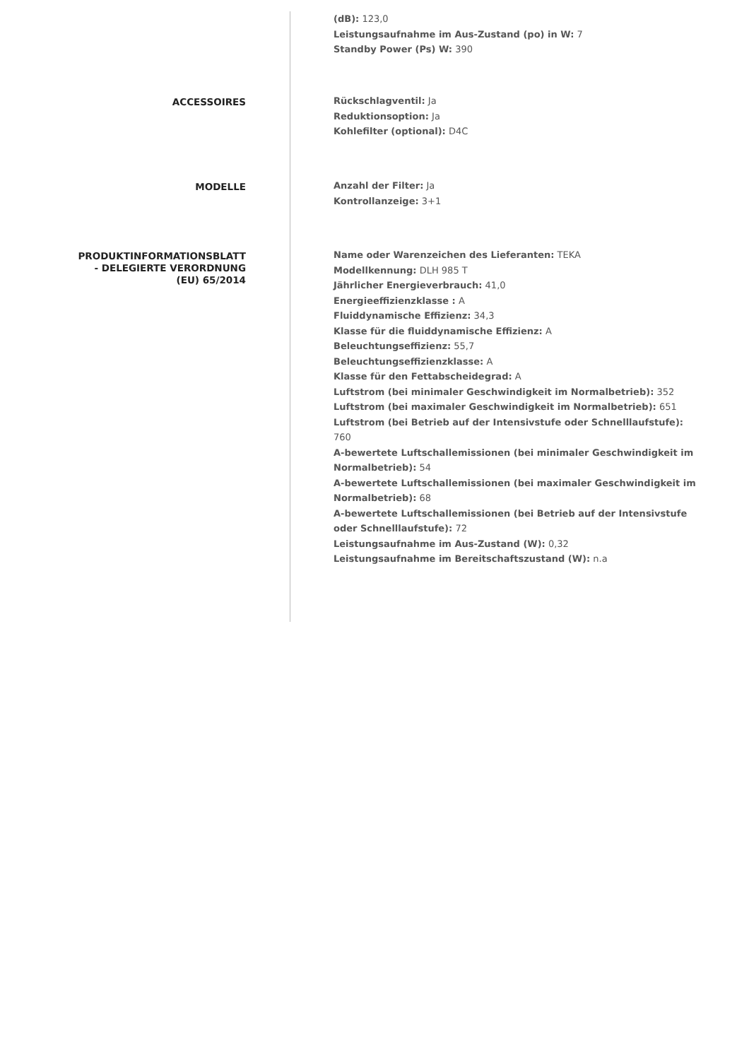(dB): 123,0
Leistungsaufnahme im Aus-Zustand (po) in W: 7
Standby Power (Ps) W: 390
ACCESSOIRES
Rückschlagventil: Ja
Reduktionsoption: Ja
Kohlefilter (optional): D4C
MODELLE
Anzahl der Filter: Ja
Kontrollanzeige: 3+1
PRODUKTINFORMATIONSBLATT
- DELEGIERTE VERORDNUNG
(EU) 65/2014
Name oder Warenzeichen des Lieferanten: TEKA
Modellkennung: DLH 985 T
Jährlicher Energieverbrauch: 41,0
Energieeffizienzklasse : A
Fluiddynamische Effizienz: 34,3
Klasse für die fluiddynamische Effizienz: A
Beleuchtungseffizienz: 55,7
Beleuchtungseffizienzklasse: A
Klasse für den Fettabscheidegrad: A
Luftstrom (bei minimaler Geschwindigkeit im Normalbetrieb): 352
Luftstrom (bei maximaler Geschwindigkeit im Normalbetrieb): 651
Luftstrom (bei Betrieb auf der Intensivstufe oder Schnelllaufstufe): 760
A-bewertete Luftschallemissionen (bei minimaler Geschwindigkeit im Normalbetrieb): 54
A-bewertete Luftschallemissionen (bei maximaler Geschwindigkeit im Normalbetrieb): 68
A-bewertete Luftschallemissionen (bei Betrieb auf der Intensivstufe oder Schnelllaufstufe): 72
Leistungsaufnahme im Aus-Zustand (W): 0,32
Leistungsaufnahme im Bereitschaftszustand (W): n.a